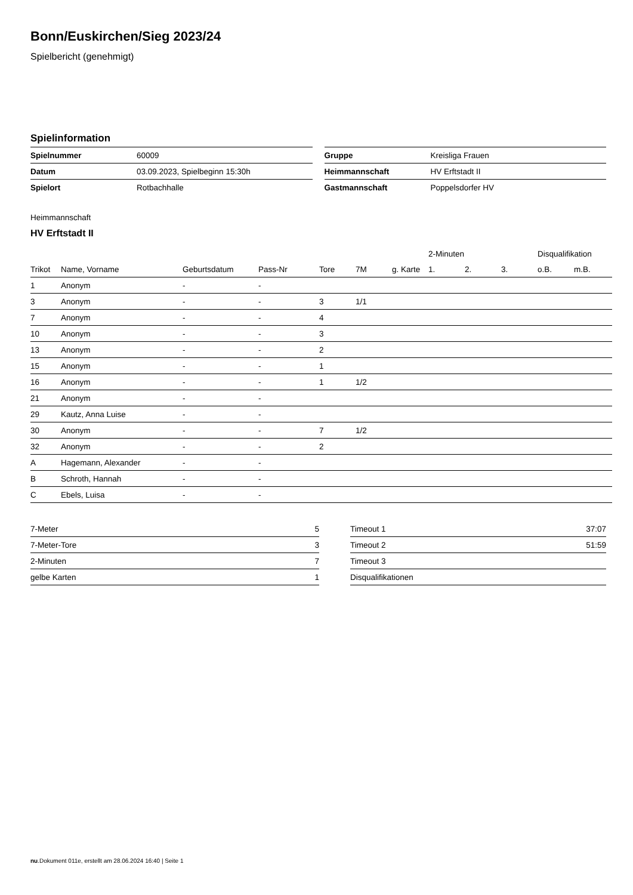Bonn/Euskirchen/Sieg 2023/24
Spielbericht (genehmigt)
Spielinformation
| Spielnummer | 60009 |
| Datum | 03.09.2023, Spielbeginn 15:30h |
| Spielort | Rotbachhalle |
| Gruppe | Kreisliga Frauen |
| Heimmannschaft | HV Erftstadt II |
| Gastmannschaft | Poppelsdorfer HV |
Heimmannschaft
HV Erftstadt II
| | | | | | | | 2-Minuten | | | Disqualifikation | |
| --- | --- | --- | --- | --- | --- | --- | --- | --- | --- | --- | --- |
| Trikot | Name, Vorname | Geburtsdatum | Pass-Nr | Tore | 7M | g. Karte | 1. | 2. | 3. | o.B. | m.B. |
| 1 | Anonym | - | - | | | | | | | | |
| 3 | Anonym | - | - | 3 | 1/1 | | | | | | |
| 7 | Anonym | - | - | 4 | | | | | | | |
| 10 | Anonym | - | - | 3 | | | | | | | |
| 13 | Anonym | - | - | 2 | | | | | | | |
| 15 | Anonym | - | - | 1 | | | | | | | |
| 16 | Anonym | - | - | 1 | 1/2 | | | | | | |
| 21 | Anonym | - | - | | | | | | | | |
| 29 | Kautz, Anna Luise | - | - | | | | | | | | |
| 30 | Anonym | - | - | 7 | 1/2 | | | | | | |
| 32 | Anonym | - | - | 2 | | | | | | | |
| A | Hagemann, Alexander | - | - | | | | | | | | |
| B | Schroth, Hannah | - | - | | | | | | | | |
| C | Ebels, Luisa | - | - | | | | | | | | |
| 7-Meter | 5 |
| 7-Meter-Tore | 3 |
| 2-Minuten | 7 |
| gelbe Karten | 1 |
| Timeout 1 | 37:07 |
| Timeout 2 | 51:59 |
| Timeout 3 | |
| Disqualifikationen | |
nu.Dokument 011e, erstellt am 28.06.2024 16:40 | Seite 1